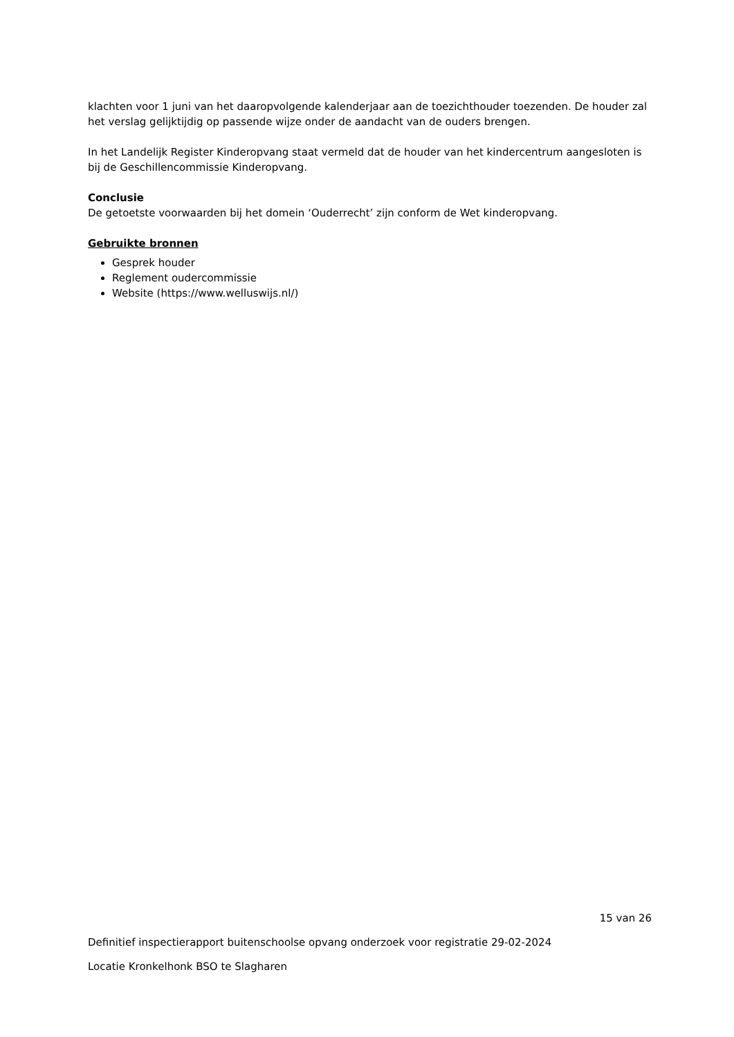klachten voor 1 juni van het daaropvolgende kalenderjaar aan de toezichthouder toezenden. De houder zal het verslag gelijktijdig op passende wijze onder de aandacht van de ouders brengen.
In het Landelijk Register Kinderopvang staat vermeld dat de houder van het kindercentrum aangesloten is bij de Geschillencommissie Kinderopvang.
Conclusie
De getoetste voorwaarden bij het domein ‘Ouderrecht’ zijn conform de Wet kinderopvang.
Gebruikte bronnen
Gesprek houder
Reglement oudercommissie
Website (https://www.welluswijs.nl/)
15 van 26
Definitief inspectierapport buitenschoolse opvang onderzoek voor registratie 29-02-2024
Locatie Kronkelhonk BSO te Slagharen